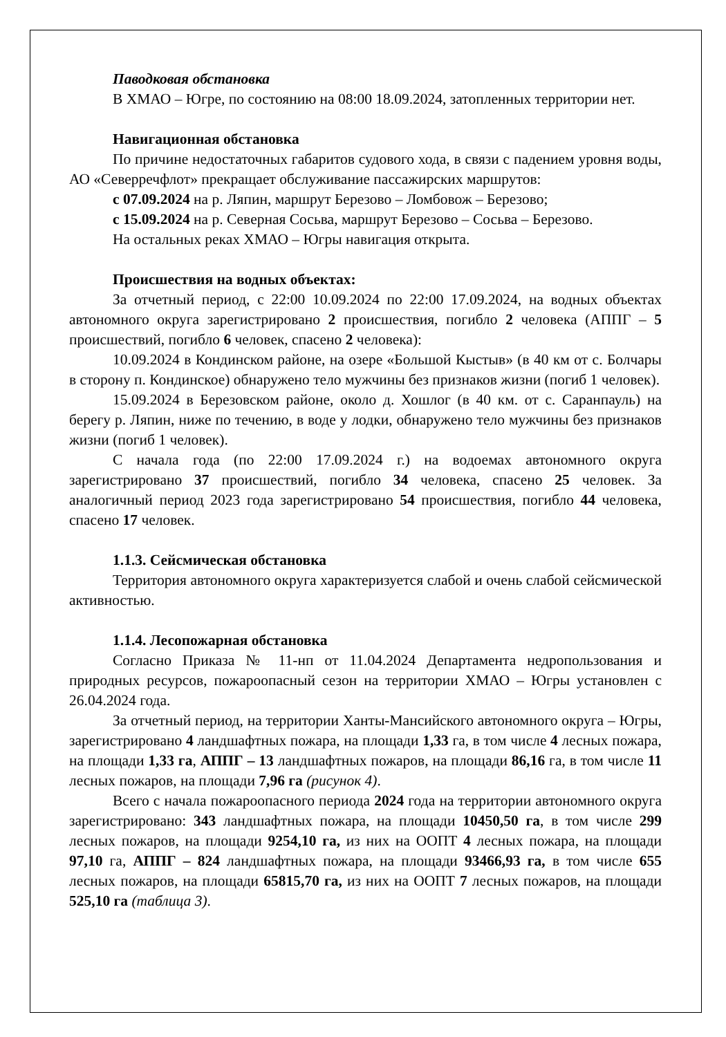Паводковая обстановка
В ХМАО – Югре, по состоянию на 08:00 18.09.2024, затопленных территории нет.
Навигационная обстановка
По причине недостаточных габаритов судового хода, в связи с падением уровня воды, АО «Северречфлот» прекращает обслуживание пассажирских маршрутов:
с 07.09.2024 на р. Ляпин, маршрут Березово – Ломбовож – Березово;
с 15.09.2024 на р. Северная Сосьва, маршрут Березово – Сосьва – Березово.
На остальных реках ХМАО – Югры навигация открыта.
Происшествия на водных объектах:
За отчетный период, с 22:00 10.09.2024 по 22:00 17.09.2024, на водных объектах автономного округа зарегистрировано 2 происшествия, погибло 2 человека (АППГ – 5 происшествий, погибло 6 человек, спасено 2 человека):
10.09.2024 в Кондинском районе, на озере «Большой Кыстыв» (в 40 км от с. Болчары в сторону п. Кондинское) обнаружено тело мужчины без признаков жизни (погиб 1 человек).
15.09.2024 в Березовском районе, около д. Хошлог (в 40 км. от с. Саранпауль) на берегу р. Ляпин, ниже по течению, в воде у лодки, обнаружено тело мужчины без признаков жизни (погиб 1 человек).
С начала года (по 22:00 17.09.2024 г.) на водоемах автономного округа зарегистрировано 37 происшествий, погибло 34 человека, спасено 25 человек. За аналогичный период 2023 года зарегистрировано 54 происшествия, погибло 44 человека, спасено 17 человек.
1.1.3. Сейсмическая обстановка
Территория автономного округа характеризуется слабой и очень слабой сейсмической активностью.
1.1.4. Лесопожарная обстановка
Согласно Приказа № 11-нп от 11.04.2024 Департамента недропользования и природных ресурсов, пожароопасный сезон на территории ХМАО – Югры установлен с 26.04.2024 года.
За отчетный период, на территории Ханты-Мансийского автономного округа – Югры, зарегистрировано 4 ландшафтных пожара, на площади 1,33 га, в том числе 4 лесных пожара, на площади 1,33 га, АППГ – 13 ландшафтных пожаров, на площади 86,16 га, в том числе 11 лесных пожаров, на площади 7,96 га (рисунок 4).
Всего с начала пожароопасного периода 2024 года на территории автономного округа зарегистрировано: 343 ландшафтных пожара, на площади 10450,50 га, в том числе 299 лесных пожаров, на площади 9254,10 га, из них на ООПТ 4 лесных пожара, на площади 97,10 га, АППГ – 824 ландшафтных пожара, на площади 93466,93 га, в том числе 655 лесных пожаров, на площади 65815,70 га, из них на ООПТ 7 лесных пожаров, на площади 525,10 га (таблица 3).